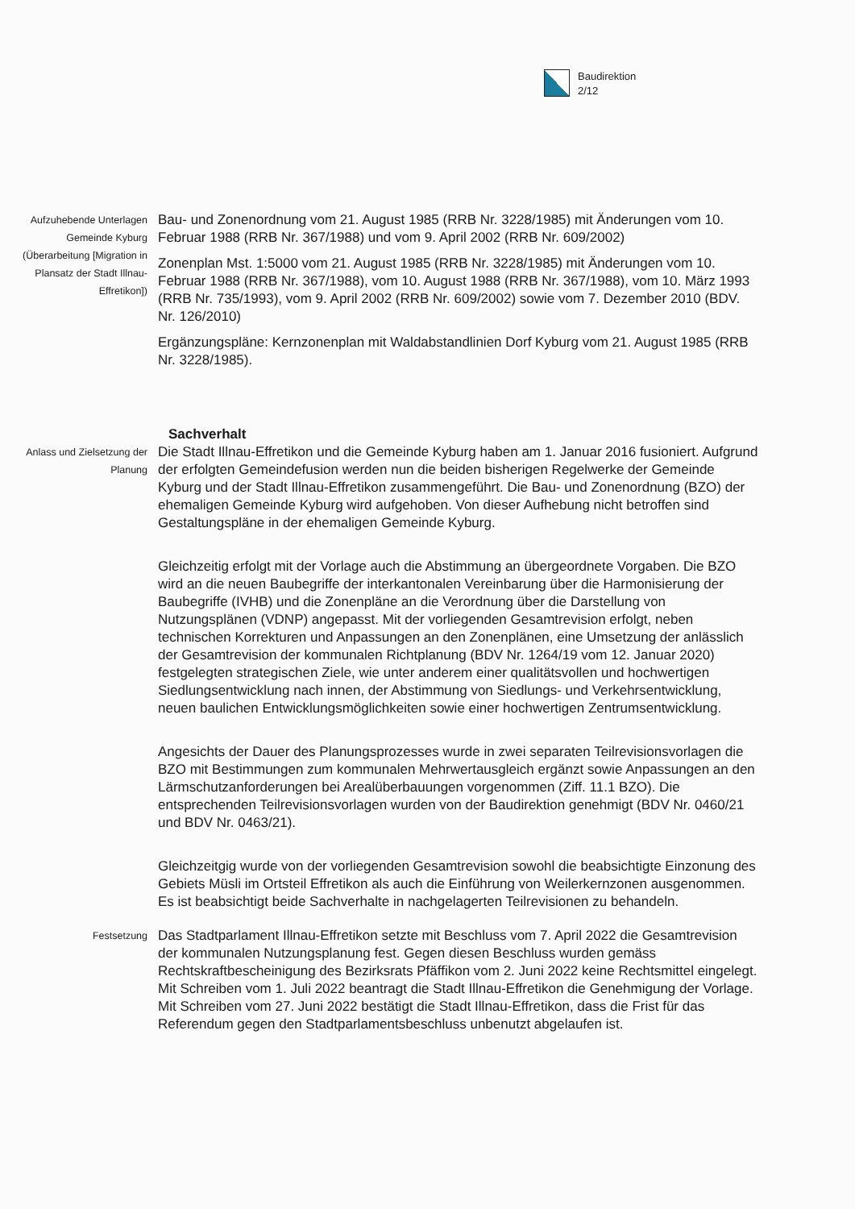Baudirektion
2/12
Aufzuhebende Unterlagen Gemeinde Kyburg (Überarbeitung [Migration in Plansatz der Stadt Illnau-Effretikon])
Bau- und Zonenordnung vom 21. August 1985 (RRB Nr. 3228/1985) mit Änderungen vom 10. Februar 1988 (RRB Nr. 367/1988) und vom 9. April 2002 (RRB Nr. 609/2002)
Zonenplan Mst. 1:5000 vom 21. August 1985 (RRB Nr. 3228/1985) mit Änderungen vom 10. Februar 1988 (RRB Nr. 367/1988), vom 10. August 1988 (RRB Nr. 367/1988), vom 10. März 1993 (RRB Nr. 735/1993), vom 9. April 2002 (RRB Nr. 609/2002) sowie vom 7. Dezember 2010 (BDV. Nr. 126/2010)
Ergänzungspläne: Kernzonenplan mit Waldabstandlinien Dorf Kyburg vom 21. August 1985 (RRB Nr. 3228/1985).
Sachverhalt
Anlass und Zielsetzung der Planung
Die Stadt Illnau-Effretikon und die Gemeinde Kyburg haben am 1. Januar 2016 fusioniert. Aufgrund der erfolgten Gemeindefusion werden nun die beiden bisherigen Regelwerke der Gemeinde Kyburg und der Stadt Illnau-Effretikon zusammengeführt. Die Bau- und Zonenordnung (BZO) der ehemaligen Gemeinde Kyburg wird aufgehoben. Von dieser Aufhebung nicht betroffen sind Gestaltungspläne in der ehemaligen Gemeinde Kyburg.
Gleichzeitig erfolgt mit der Vorlage auch die Abstimmung an übergeordnete Vorgaben. Die BZO wird an die neuen Baubegriffe der interkantonalen Vereinbarung über die Harmonisierung der Baubegriffe (IVHB) und die Zonenpläne an die Verordnung über die Darstellung von Nutzungsplänen (VDNP) angepasst. Mit der vorliegenden Gesamtrevision erfolgt, neben technischen Korrekturen und Anpassungen an den Zonenplänen, eine Umsetzung der anlässlich der Gesamtrevision der kommunalen Richtplanung (BDV Nr. 1264/19 vom 12. Januar 2020) festgelegten strategischen Ziele, wie unter anderem einer qualitätsvollen und hochwertigen Siedlungsentwicklung nach innen, der Abstimmung von Siedlungs- und Verkehrsentwicklung, neuen baulichen Entwicklungsmöglichkeiten sowie einer hochwertigen Zentrumsentwicklung.
Angesichts der Dauer des Planungsprozesses wurde in zwei separaten Teilrevisionsvorlagen die BZO mit Bestimmungen zum kommunalen Mehrwertausgleich ergänzt sowie Anpassungen an den Lärmschutzanforderungen bei Arealüberbauungen vorgenommen (Ziff. 11.1 BZO). Die entsprechenden Teilrevisionsvorlagen wurden von der Baudirektion genehmigt (BDV Nr. 0460/21 und BDV Nr. 0463/21).
Gleichzeitgig wurde von der vorliegenden Gesamtrevision sowohl die beabsichtigte Einzonung des Gebiets Müsli im Ortsteil Effretikon als auch die Einführung von Weilerkernzonen ausgenommen. Es ist beabsichtigt beide Sachverhalte in nachgelagerten Teilrevisionen zu behandeln.
Festsetzung
Das Stadtparlament Illnau-Effretikon setzte mit Beschluss vom 7. April 2022 die Gesamtrevision der kommunalen Nutzungsplanung fest. Gegen diesen Beschluss wurden gemäss Rechtskraftbescheinigung des Bezirksrats Pfäffikon vom 2. Juni 2022 keine Rechtsmittel eingelegt. Mit Schreiben vom 1. Juli 2022 beantragt die Stadt Illnau-Effretikon die Genehmigung der Vorlage. Mit Schreiben vom 27. Juni 2022 bestätigt die Stadt Illnau-Effretikon, dass die Frist für das Referendum gegen den Stadtparlamentsbeschluss unbenutzt abgelaufen ist.